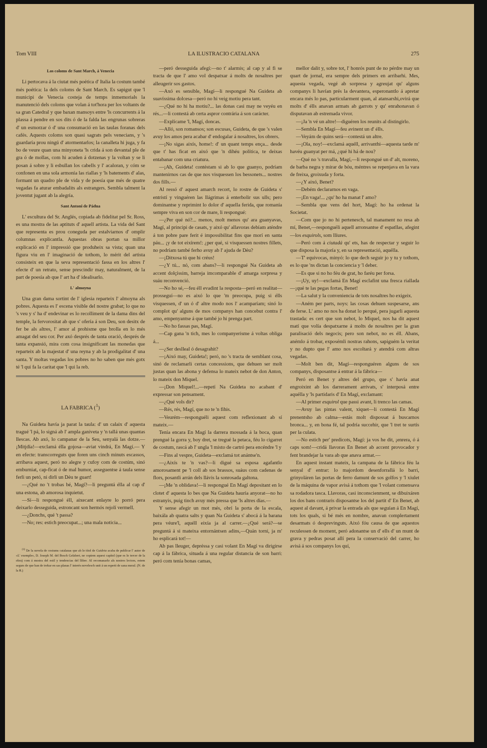Tom VIII LA ILUSTRACIO CATALANA 275
Los coloms de Sant March, á Venecia
Li pertocava á la ciutat més poética d' Italia la costum també més poética: la dels coloms de Sant March. Es sapigut que 'l municipi de Venecia costeja de temps inmemorials la manutenció dels coloms que volan á tot'hora per los voltants de sa gran Catedral y que baxan mansoys entre 'ls concurrents á la plassa á pendre en sos dits ó de la falda las engrunas sobreras d' un esmorzar ó d' una consumació en las taulas foranas dels cafés. Aquests coloms son quasi sagrats pels venecians, y 's guardaría prou ningú d' atormentarlos; la canalleta hi juga, y fa bo de veure quan una minyoneta 'ls crida á son devantal ple de gra ó de mollas, com hi acuden á dotzenas y la voltan y se li posan á sobre y li esbullan los cabells y l' acaloran, y cóm se confonen en una sola armonía las riallas y 'ls batements d' alas, formant un quadro ple de vida y de poesía que més de quatre vegadas fa aturar embadalits als estrangers. Sembla talment la joventut jugant ab la alegría.
Sant Antoni de Pádua
L' escultura del Sr. Anglés, copiada ab fidelitat pel Sr. Ross, es una mostra de las aptituts d' aquell artista. La vida del Sant que representa es prou coneguda per estalviarnos d' omplir columnas explicantla. Aquestas obras portan sa millor explicació en l' impressió que produheix sa vista; quan una figura viu en l' imaginació de tothom, lo mérit del artista consisteix en que la seva representació fassa en los altres l' efecte d' un retrato, sense prescindir may, naturalment, de la part de poesía ab que l' art ha d' idealisarlo.
L' almoyna
Una gran dama sortint de l' iglesia reparteix l' almoyna als pobres. Aquesta es l' escena visible del nostre grabat; lo que no 's veu y s' ha d' endevinar es lo recolliment de la dama dins del temple, la fervorositat ab que s' ofería á son Deu, son desitx de fer be als altres, l' amor al prohisme que brolla en lo més amagat del seu cor. Per axó després de tanta oració, després de tanta expansió, mira com cosa insignificant las monedas que reparteix ab la majestat d' una reyna y ab la prodigalitat d' una santa. Y moltas vegadas los pobres no ho saben que més gotx té 'l qui fa la caritat que 'l qui la reb.
LA FABRICA (<sup>1</sup>)
Na Guideta havía ja parat la taula: d' un calaix d' aquesta tragué 'l pá, lo signá ab l' ampla ganiveta y 'n tallá unas quantas llescas. Ab axó, lo campanar de la Seu, senyalá las dotze.—¡Mitjdía!—exclamá élla gojosa—aviat vindrá, En Magí.— Y en efecte: transcorreguts que foren uns cinch minuts escassos, arribava aquest, peró no alegre y cufoy com de costúm, sinó emburniat, cap-ficat ó de mal humor, asseguentse á taula sense ferli un petó, ni dirli un Dèu te guart!
—¿Qué no 't trobas bé, Magí?—li preguntá élla al cap d' una estona, ab amorosa inquietut.
—Sí—li respongué éll, aixecant enlayre lo porró pera deixarlo desseguida, estroncant son hermós rejolí vermell.
—¿Donchs, qué 't passa?
—No; res: estich preocupat...; una mala noticia...
<sup>(1)</sup> De la novela de costums catalanas que ab lo títol de Guideta acaba de publicar l' autor de «L' exemple», D. Joseph M. del Bosch Gelabert, ne copiem aquest capítol (que es lo tercer de la obra) com á mostra del estil y tendencias del llibre. Al recomanarlo als nostres lectors, estem segurs de que han de trobar en sas planas l' interés novelesch unit á un esperit de sana moral. (N. de la R.)
—peró desseguida afegí:—no t' alarmis; al cap y al fi se tracta de que l' amo vol despatxar á molts de nosaltres per alleugerir sos gastos.
—Axó es sensible, Magí—li respongué Na Guideta ab suavíssima dolcesa—peró no hi veig motiu pera tant.
—¿Qué no hi ha motiu?... las donas casi may ne veyéu en rés...—li contestá ab certa aspror contrária á son carácter.
—Explícame 'l, Magí, doncas.
—Alló, son romansos; son escusas, Guideta, de que 's valen avuy los amos pera acabar d' endogalar á nosaltres, los obrers.
—¡No sigas aixís, home!: d' un quant temps ença... desde que t' has ficat en aixó que 'n dihéu política, te deixas entabanar com una criatura.
—¡Ah, Guideta! contéstam si ab lo que guanyo, podríam mantenirnos cas de que nos visquessen los bessonets... nostres dos fills.—
Al ressó d' aquest amarch recort, lo rostre de Guideta s' entristí y vinguéren las llágrimas á enterbolir sus ulls; pero dominantse y reprimint lo dolor d' aquella ferida, que romanía sempre viva en son cor de mare, li respongué:
—¿Per qué nó?... menos, molt menos qu' ara guanyavas, Magí, al principi de casats, y aixó qu' allavoras debíam aténdre á ton pobre pare ferit é impossibilitat fins que morí en santa páu... ¡y de tot eixírem!: ¿per qué, si visquessen nostres fillets, no podríam també ferho avuy ab l' ajuda de Dèu?
—¡Ditxosa tú que hi créus!
—¿Y tú... nó, com abans?—li respongué Na Guideta ab accent dolçíssim, barreja imcomparable d' amarga sorpresa y suáu reconvenció.
—No ho sé,—feu éll evadint la resposta—peró en realitat—prosseguí—no es aixó lo que 'm preocupa, puig si élls visquessen, d' un ó d' altre modo nos l' acamparíam; sinó lo complot qu' alguns de mos companys han concebut contra l' amo, empenyantse á que també jo hi prenga part.
—No ho fassas pas, Magí.
—Cap gana 'n tich, mes lo companyerisme á voltas obliga á...
—¿Ser deslleal ó desagrahit?
—¡Aixó may, Guideta!; peró, no 's tracta de semblant cosa, sinó de reclamarli certas concessions, que dehuen ser molt justas quan las abona y defensa lo mateix nebot de don Anton, lo mateix don Miquel.
—¡Don Miquel!...—repetí Na Guideta no acabant d' expressar son pensament.
—¿Qué vols dir?
—Rés, rés, Magí, que no te 'n fihis.
—Veurém—responguéli aquest com reflexionant ab sí mateix.—
Tenía encara En Magí la darrera mossada á la boca, quan prengué la gorra y, boy dret, se tregué la petaca, féu lo cigarret de costum, rascá ab l' ungla 'l misto de cartró pera encéndre 'l y
—Fins al vespre, Guideta—exclamá tot anántse'n.
—¿Aixís te 'n vas?—li digué sa esposa agafantlo amorosament pe 'l coll ab sos brassos, suáus com cadenas de flors, posantli arrán dels llávis la sonrosada galtona.
—¡Me 'n oblidava!—li respongué En Magí depositant en lo clotet d' aquesta lo bes que Na Guideta hauría anyorat—no ho estranyis, puig tinch avuy més pressa que 'ls altres días.—
Y sense afegir un mot més, obrí la porta de la escala, baixála ab quatra salts y quan Na Guideta s' abocá á la barana pera véure'l, aquéll eixía ja al carrer.—¿Qué será?—se preguntá á si mateixa entornántsen adins,—Quán torni, ja m' ho esplicará tot!—
Ab pas lleuger, depréssa y casi volant En Magí va dirigirse cap á la fábrica, situada á una regular distancia de son barri: peró com tenía bonas camas,
mellor dalit y, sobre tot, l' honrós punt de no pérdre may un quart de jornal, era sempre dels primers en arribarhi. Mes, aquesta vegada, vegé ab sorpresa y agreujat qu' alguns companys li havían prés la devantera, esperonantlo á apretar encara més lo pas, particularment quan, al atansarshi,ovirá que molts d' élls anavan armats ab garrots y qu' enrahonavan ó disputavan ab estremada vivor.
—¡Ja 'n vé un altre!—diguéren los reunits al distingirlo.
—Sembla En Magí—feu avinent un d' élls.
—Veyám de quins será—contestá un altre.
—¡Ola, noy!—exclamá aquéll, arrivanthi—aquesta tarde m' havéu guanyat per má, ¿qué hi há de nou?
—Qué no 's travalla, Magí,—li respongué un d' alt, moreno, de barba negra y mirar de bóu, méntres se repenjava en la vara de freixa, groixuda y forta.
—¿Y aixó, Benet?
—Debém declararnos en vaga.
—¡En vaga!... ¿qu' ho ha manat l' amo?
—Sembla que vens del hort, Magí: ho ha ordenat la Societat.
—Com que jo no hi pertenesch, tal manament no resa ab mí, Benet,—responguéli aquell arronsantse d' espatllas, afegint—los esquirols, som llíures.
—Peró com á ciutadá qu' ets, has de respectar y seguir lo que disposa la majoría y, en sa representació, aquélla.
—T' equivocas, minyó: lo que dech seguir jo y tu y tothom, es lo que 'ns dictan la conciencia y 'l deber.
—Es que si no ho féu de grat, ho faréu per forsa.
—¡Uy, uy!—exclamá En Magí esclafint una fresca riallada—¡qué te las pegas fortas, Benet!
—La salut y la conveniencia de tots nosaltres ho exigeix.
—Aném per parts, noys: las cosas dehuen suspesarse, ans de ferse. L' amo no nos ha donat lo perqué, pera jugarli aquesta trastada: es cert que son nebot, lo Miquel, nos ha dit aquest matí que volía despatxarne á molts de nosaltres per la gran paralisació dels negocis; pero son nebot, no es éll. Abans, anémlo á trobar, exposémli nostras rahons, sapiguém la veritat y no dupto que l' amo nos escoltará y atendrá com altras vegadas.
—Molt ben dit, Magí—responguéren alguns de sos companys, disposantse á entrar á la fábrica—
Peró en Benet y altres del grupo, que s' havía anat engroixint ab los darrerament arrivats, s' interposá entre aquélla y 'ls partidaris d' En Magí, exclamant:
—Al primer esquirol que passi avant, li trenco las camas.
—Avuy las pintas valent, xiquet—li contestá En Magí prenentsho ab calma—estás molt dispossat á buscarnos bronca... y, en bona fé, tal podría succehir, que 'l tret te surtís per la culata.
—No estich per' predicots, Magí: ja vos he dit, ¡enrera, ó á caps som!—cridá llavoras En Benet ab accent provocador y fent brandejar la vara ab que anava armat.—
En aquest instant mateix, la campana de la fábrica féu la senyal d' entrar: lo majordom desenforrallá lo barri, grinyoláren las portas de ferro damunt de sos golfos y 'l xiulet de la máquina de vapor avisá á tothom que 'l volant comensava sa rodadora tasca. Llavoras, casi inconscienment, se dibuixáren los dos bans contraris disposantse los del partit d' En Benet, ab aquest al davant, á privar la entrada als que seguían á En Magí, tots los quals, si bé més en nombre, anavan complertament desarmats ó desprevinguts. Aixó fóu causa de que aquestos reculessen de moment, peró adonantse un d' ells d' un munt de grava y pedras posat allí pera la conservació del carrer, ho avisá á sos companys los quí,